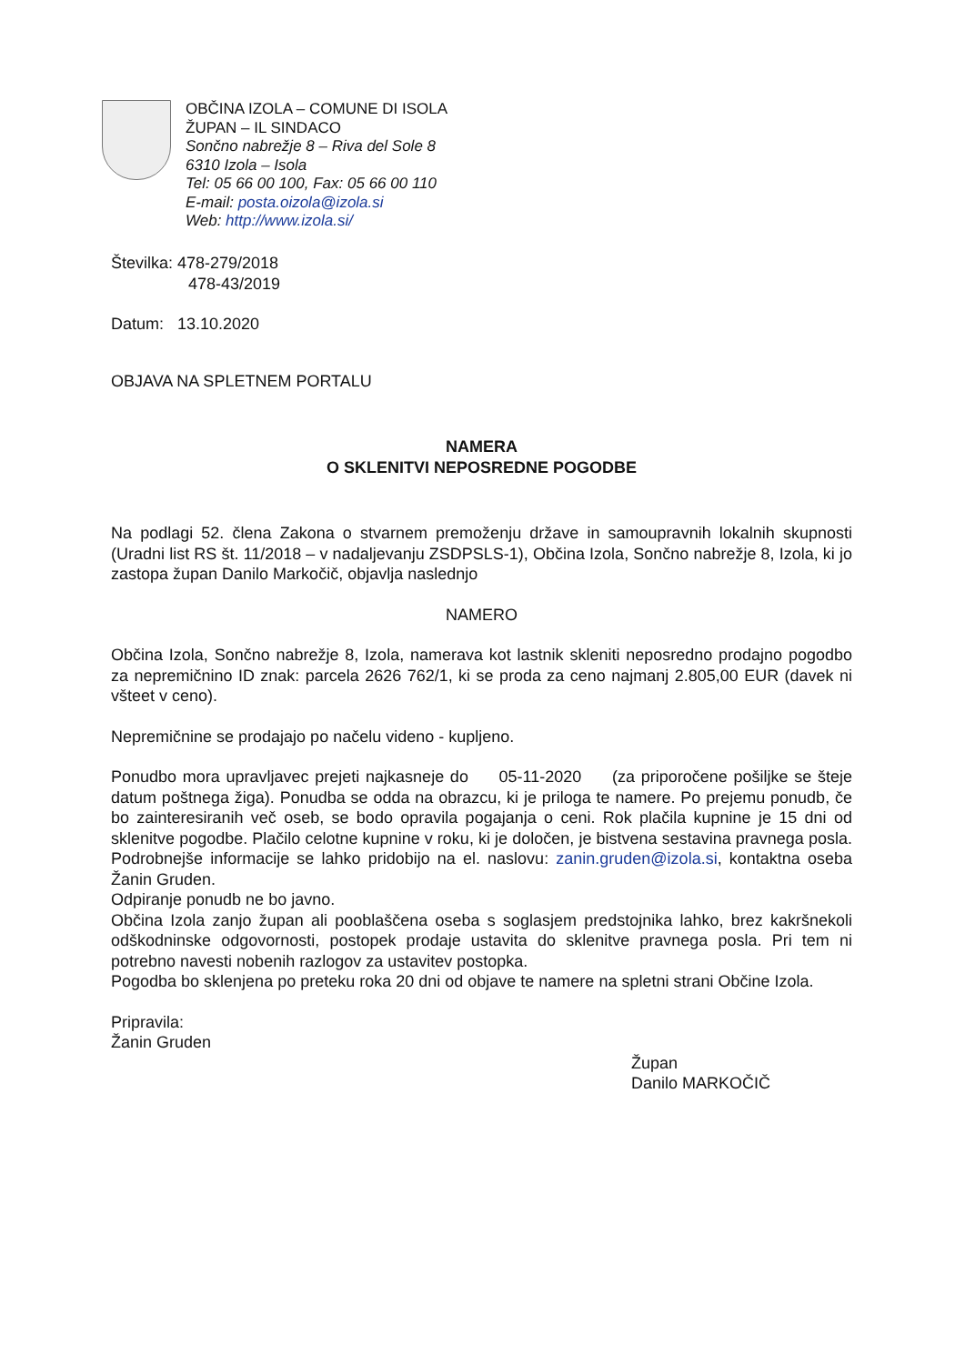OBČINA IZOLA – COMUNE DI ISOLA
ŽUPAN – IL SINDACO
Sončno nabrežje 8 – Riva del Sole 8
6310 Izola – Isola
Tel: 05 66 00 100, Fax: 05 66 00 110
E-mail: posta.oizola@izola.si
Web: http://www.izola.si/
Številka: 478-279/2018
478-43/2019
Datum: 13.10.2020
OBJAVA NA SPLETNEM PORTALU
NAMERA
O SKLENITVI NEPOSREDNE POGODBE
Na podlagi 52. člena Zakona o stvarnem premoženju države in samoupravnih lokalnih skupnosti (Uradni list RS št. 11/2018 – v nadaljevanju ZSDPSLS-1), Občina Izola, Sončno nabrežje 8, Izola, ki jo zastopa župan Danilo Markočič, objavlja naslednjo
NAMERO
Občina Izola, Sončno nabrežje 8, Izola, namerava kot lastnik skleniti neposredno prodajno pogodbo za nepremičnino ID znak: parcela 2626 762/1, ki se proda za ceno najmanj 2.805,00 EUR (davek ni všteet v ceno).
Nepremičnine se prodajajo po načelu videno - kupljeno.
Ponudbo mora upravljavec prejeti najkasneje do 05-11-2020 (za priporočene pošiljke se šteje datum poštnega žiga). Ponudba se odda na obrazcu, ki je priloga te namere. Po prejemu ponudb, če bo zainteresiranih več oseb, se bodo opravila pogajanja o ceni. Rok plačila kupnine je 15 dni od sklenitve pogodbe. Plačilo celotne kupnine v roku, ki je določen, je bistvena sestavina pravnega posla. Podrobnejše informacije se lahko pridobijo na el. naslovu: zanin.gruden@izola.si, kontaktna oseba Žanin Gruden.
Odpiranje ponudb ne bo javno.
Občina Izola zanjo župan ali pooblaščena oseba s soglasjem predstojnika lahko, brez kakršnekoli odškodninske odgovornosti, postopek prodaje ustavita do sklenitve pravnega posla. Pri tem ni potrebno navesti nobenih razlogov za ustavitev postopka.
Pogodba bo sklenjena po preteku roka 20 dni od objave te namere na spletni strani Občine Izola.
Pripravila:
Žanin Gruden
Župan
Danilo MARKOČIČ